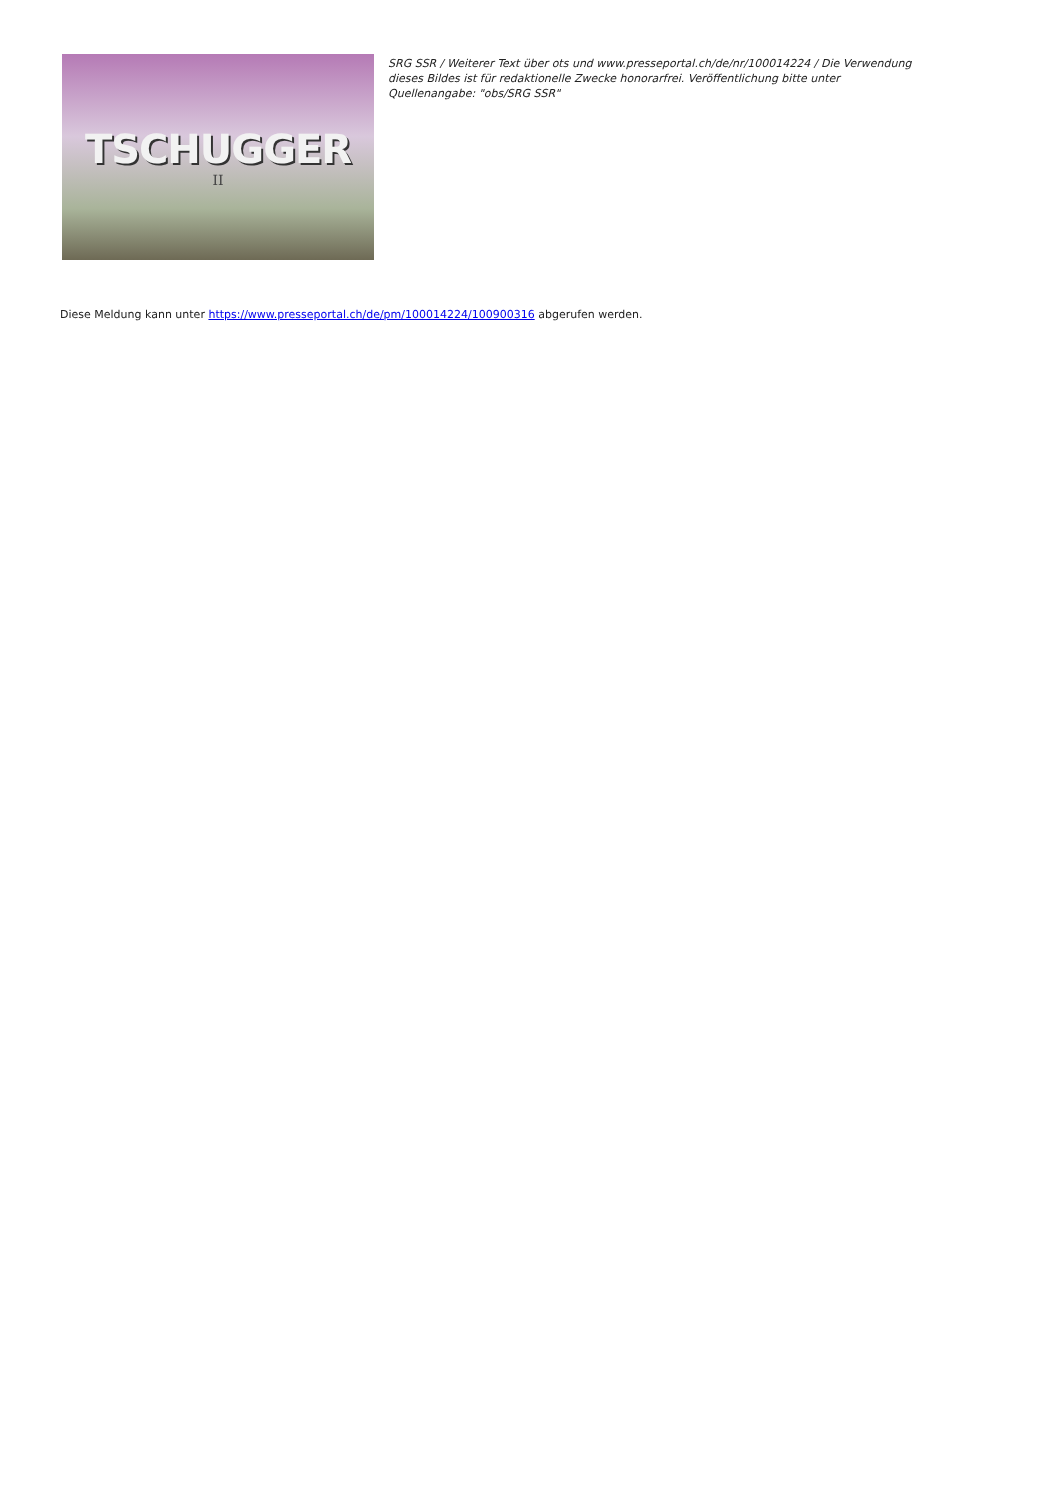TSCHUGGER
II
SRG SSR / Weiterer Text über ots und www.presseportal.ch/de/nr/100014224 / Die Verwendung dieses Bildes ist für redaktionelle Zwecke honorarfrei. Veröffentlichung bitte unter Quellenangabe: "obs/SRG SSR"
Diese Meldung kann unter https://www.presseportal.ch/de/pm/100014224/100900316 abgerufen werden.